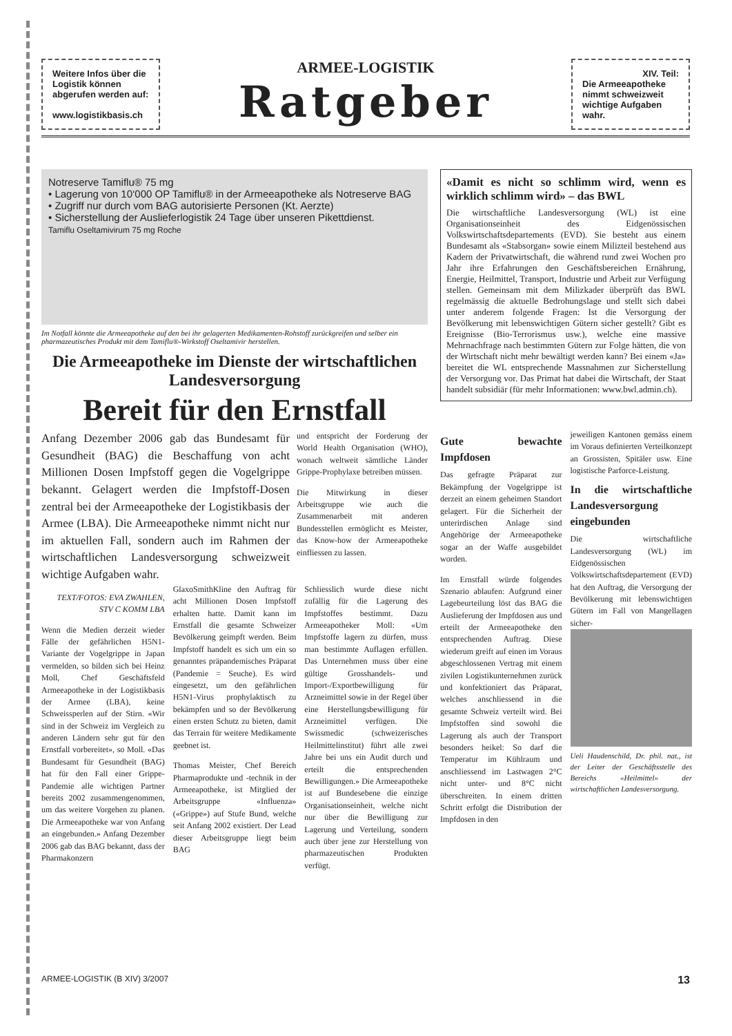Weitere Infos über die Logistik können abgerufen werden auf:
www.logistikbasis.ch
ARMEE-LOGISTIK
Ratgeber
XIV. Teil:
Die Armeeapotheke nimmt schweizweit wichtige Aufgaben wahr.
Notreserve Tamiflu® 75 mg
• Lagerung von 10‘000 OP Tamiflu® in der Armeeapotheke als Notreserve BAG
• Zugriff nur durch vom BAG autorisierte Personen (Kt. Aerzte)
• Sicherstellung der Auslieferlogistik 24 Tage über unseren Pikettdienst.
Tamiflu Oseltamivirum 75 mg Roche
Im Notfall könnte die Armeeapotheke auf den bei ihr gelagerten Medikamenten-Rohstoff zurückgreifen und selber ein pharmazeutisches Produkt mit dem Tamiflu®-Wirkstoff Oseltamivir herstellen.
Die Armeeapotheke im Dienste der wirtschaftlichen Landesversorgung
Bereit für den Ernstfall
Anfang Dezember 2006 gab das Bundesamt für Gesundheit (BAG) die Beschaffung von acht Millionen Dosen Impfstoff gegen die Vogelgrippe bekannt. Gelagert werden die Impfstoff-Dosen zentral bei der Armeeapotheke der Logistikbasis der Armee (LBA). Die Armeeapotheke nimmt nicht nur im aktuellen Fall, sondern auch im Rahmen der wirtschaftlichen Landesversorgung schweizweit wichtige Aufgaben wahr.
und entspricht der Forderung der World Health Organisation (WHO), wonach weltweit sämtliche Länder Grippe-Prophylaxe betreiben müssen.
Die Mitwirkung in dieser Arbeitsgruppe wie auch die Zusammenarbeit mit anderen Bundesstellen ermöglicht es Meister, das Know-how der Armeeapotheke einfliessen zu lassen.
TEXT/FOTOS: EVA ZWAHLEN, STV C KOMM LBA
Wenn die Medien derzeit wieder Fälle der gefährlichen H5N1-Variante der Vogelgrippe in Japan vermelden, so bilden sich bei Heinz Moll, Chef Geschäftsfeld Armeeapotheke in der Logistikbasis der Armee (LBA), keine Schweissperlen auf der Stirn. «Wir sind in der Schweiz im Vergleich zu anderen Ländern sehr gut für den Ernstfall vorbereitet», so Moll. «Das Bundesamt für Gesundheit (BAG) hat für den Fall einer Grippe-Pandemie alle wichtigen Partner bereits 2002 zusammengenommen, um das weitere Vorgehen zu planen. Die Armeeapotheke war von Anfang an eingebunden.» Anfang Dezember 2006 gab das BAG bekannt, dass der Pharmakonzern
GlaxoSmithKline den Auftrag für acht Millionen Dosen Impfstoff erhalten hatte. Damit kann im Ernstfall die gesamte Schweizer Bevölkerung geimpft werden. Beim Impfstoff handelt es sich um ein so genanntes präpandemisches Präparat (Pandemie = Seuche). Es wird eingesetzt, um den gefährlichen H5N1-Virus prophylaktisch zu bekämpfen und so der Bevölkerung einen ersten Schutz zu bieten, damit das Terrain für weitere Medikamente geebnet ist.
Thomas Meister, Chef Bereich Pharmaprodukte und -technik in der Armeeapotheke, ist Mitglied der Arbeitsgruppe «Influenza» («Grippe») auf Stufe Bund, welche seit Anfang 2002 existiert. Der Lead dieser Arbeitsgruppe liegt beim BAG
Schliesslich wurde diese nicht zufällig für die Lagerung des Impfstoffes bestimmt. Dazu Armeeapotheker Moll: «Um Impfstoffe lagern zu dürfen, muss man bestimmte Auflagen erfüllen. Das Unternehmen muss über eine gültige Grosshandels- und Import-/Exportbewilligung für Arzneimittel sowie in der Regel über eine Herstellungsbewilligung für Arzneimittel verfügen. Die Swissmedic (schweizerisches Heilmittelinstitut) führt alle zwei Jahre bei uns ein Audit durch und erteilt die entsprechenden Bewilligungen.» Die Armeeapotheke ist auf Bundesebene die einzige Organisationseinheit, welche nicht nur über die Bewilligung zur Lagerung und Verteilung, sondern auch über jene zur Herstellung von pharmazeutischen Produkten verfügt.
«Damit es nicht so schlimm wird, wenn es wirklich schlimm wird» – das BWL
Die wirtschaftliche Landesversorgung (WL) ist eine Organisationseinheit des Eidgenössischen Volkswirtschaftsdepartements (EVD). Sie besteht aus einem Bundesamt als «Stabsorgan» sowie einem Milizteil bestehend aus Kadern der Privatwirtschaft, die während rund zwei Wochen pro Jahr ihre Erfahrungen den Geschäftsbereichen Ernährung, Energie, Heilmittel, Transport, Industrie und Arbeit zur Verfügung stellen. Gemeinsam mit dem Milizkader überprüft das BWL regelmässig die aktuelle Bedrohungslage und stellt sich dabei unter anderem folgende Fragen: Ist die Versorgung der Bevölkerung mit lebenswichtigen Gütern sicher gestellt? Gibt es Ereignisse (Bio-Terrorismus usw.), welche eine massive Mehrnachfrage nach bestimmten Gütern zur Folge hätten, die von der Wirtschaft nicht mehr bewältigt werden kann? Bei einem «Ja» bereitet die WL entsprechende Massnahmen zur Sicherstellung der Versorgung vor. Das Primat hat dabei die Wirtschaft, der Staat handelt subsidiär (für mehr Informationen: www.bwl.admin.ch).
Gute bewachte Impfdosen
Das gefragte Präparat zur Bekämpfung der Vogelgrippe ist derzeit an einem geheimen Standort gelagert. Für die Sicherheit der unterirdischen Anlage sind Angehörige der Armeeapotheke sogar an der Waffe ausgebildet worden.
Im Ernstfall würde folgendes Szenario ablaufen: Aufgrund einer Lagebeurteilung löst das BAG die Auslieferung der Impfdosen aus und erteilt der Armeeapotheke den entsprechenden Auftrag. Diese wiederum greift auf einen im Voraus abgeschlossenen Vertrag mit einem zivilen Logistikunternehmen zurück und konfektioniert das Präparat, welches anschliessend in die gesamte Schweiz verteilt wird. Bei Impfstoffen sind sowohl die Lagerung als auch der Transport besonders heikel: So darf die Temperatur im Kühlraum und anschliessend im Lastwagen 2°C nicht unter- und 8°C nicht überschreiten. In einem dritten Schritt erfolgt die Distribution der Impfdosen in den
jeweiligen Kantonen gemäss einem im Voraus definierten Verteilkonzept an Grossisten, Spitäler usw. Eine logistische Parforce-Leistung.
In die wirtschaftliche Landesversorgung eingebunden
Die wirtschaftliche Landesversorgung (WL) im Eidgenössischen Volkswirtschaftsdepartement (EVD) hat den Auftrag, die Versorgung der Bevölkerung mit lebenswichtigen Gütern im Fall von Mangellagen sicher-
Ueli Haudenschild, Dr. phil. nat., ist der Leiter der Geschäftsstelle des Bereichs «Heilmittel» der wirtschaftlichen Landesversorgung.
ARMEE-LOGISTIK (B XIV) 3/2007 13